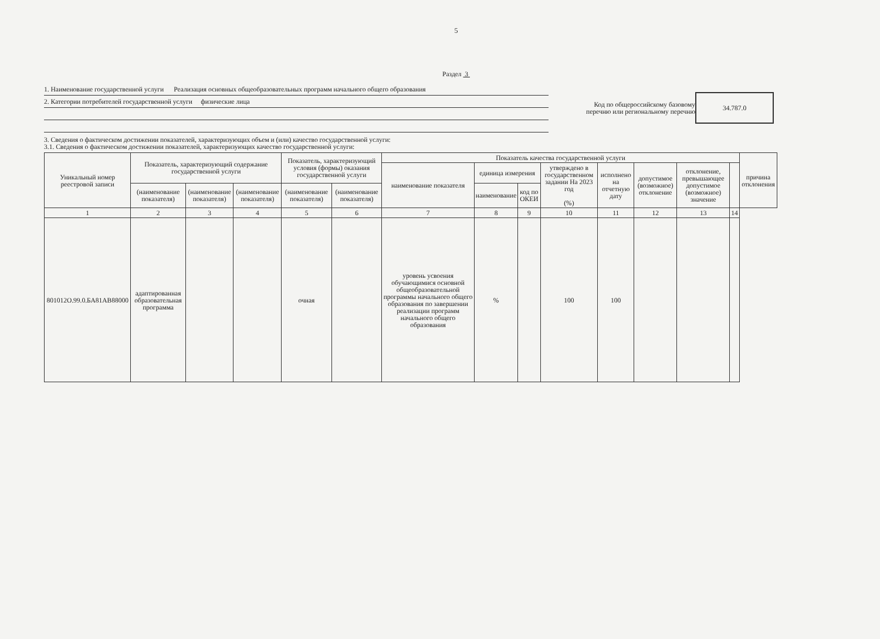5
Раздел 3
1. Наименование государственной услуги Реализация основных общеобразовательных программ начального общего образования
2. Категории потребителей государственной услуги физические лица
Код по общероссийскому базовому перечню или региональному перечню
34.787.0
3. Сведения о фактическом достижении показателей, характеризующих объем и (или) качество государственной услуги:
3.1. Сведения о фактическом достижении показателей, характеризующих качество государственной услуги:
| Уникальный номер реестровой записи | Показатель, характеризующий содержание государственной услуги | | | Показатель, характеризующий условия (формы) оказания государственной услуги | | Показатель качества государственной услуги | | | | | | | | причина отклонения |
| --- | --- | --- | --- | --- | --- | --- | --- | --- | --- | --- | --- | --- | --- | --- |
| | | | | | | наименование показателя | единица измерения | | утверждено в государственном задании На 2023 год (%) | исполнено на отчетную дату | допустимое (возможное) отклонение | отклонение, превышающее допустимое (возможное) значение | | |
| | (наименование показателя) | (наименование показателя) | (наименование показателя) | (наименование показателя) | (наименование показателя) | | наименование | код по ОКЕИ | | | | | | |
| 1 | 2 | 3 | 4 | 5 | 6 | 7 | 8 | 9 | 10 | 11 | 12 | 13 | 14 | |
| 801012О.99.0.БА81АВ88000 | адаптированная образовательная программа | | | очная | | уровень усвоения обучающимися основной общеобразовательной программы начального общего образования по завершении реализации программ начального общего образования | % | | 100 | 100 | | | | |